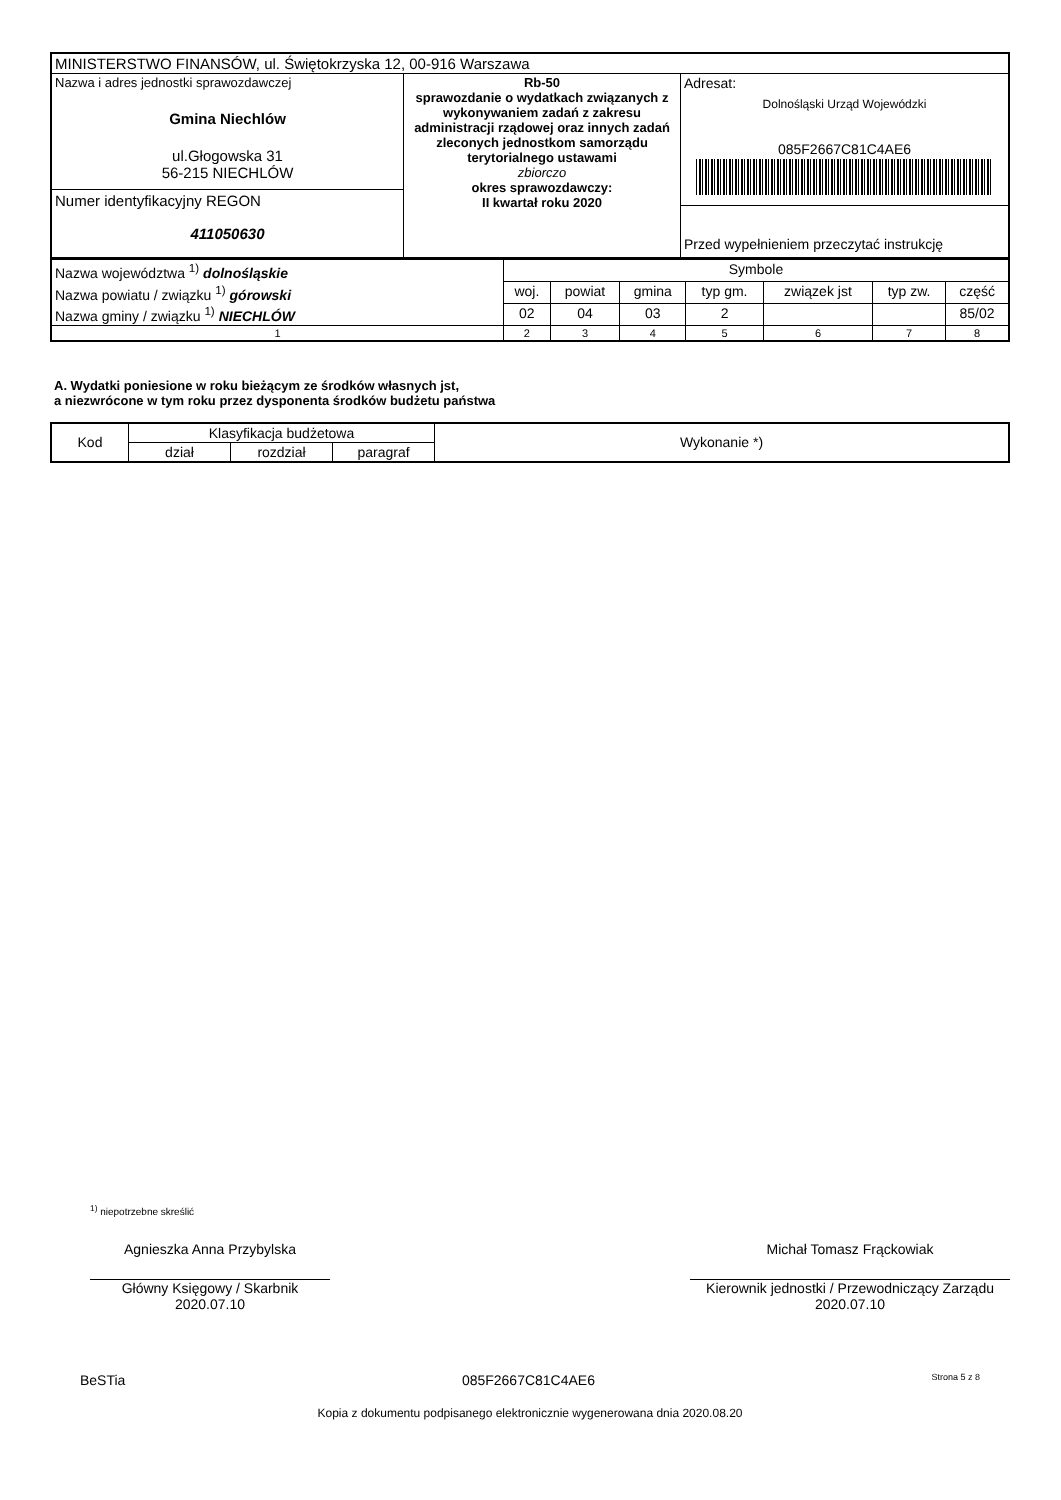| MINISTERSTWO FINANSÓW, ul. Świętokrzyska 12, 00-916 Warszawa | | |
| Nazwa i adres jednostki sprawozdawczej Gmina Niechlów ul.Głogowska 31 56-215 NIECHLÓW Numer identyfikacyjny REGON 411050630 | Rb-50 sprawozdanie o wydatkach związanych z wykonywaniem zadań z zakresu administracji rządowej oraz innych zadań zleconych jednostkom samorządu terytorialnego ustawami zbiorczo okres sprawozdawczy: II kwartał roku 2020 | Adresat: Dolnośląski Urząd Wojewódzki 085F2667C81C4AE6 Przed wypełnieniem przeczytać instrukcję |
| Nazwa województwa <sup>1)</sup> dolnośląskie | Symbole | | | | | | |
| Nazwa powiatu / związku <sup>1)</sup> górowski | woj. | powiat | gmina | typ gm. | związek jst | typ zw. | część |
| Nazwa gminy / związku <sup>1)</sup> NIECHLÓW | 02 | 04 | 03 | 2 | | | 85/02 |
| 1 | 2 | 3 | 4 | 5 | 6 | 7 | 8 |
A. Wydatki poniesione w roku bieżącym ze środków własnych jst,
a niezwrócone w tym roku przez dysponenta środków budżetu państwa
| Kod | Klasyfikacja budżetowa | | | Wykonanie *) |
| --- | --- | --- | --- | --- |
| | dział | rozdział | paragraf | |
<sup>1)</sup> niepotrzebne skreślić
Agnieszka Anna Przybylska
Główny Księgowy / Skarbnik
2020.07.10
Michał Tomasz Frąckowiak
Kierownik jednostki / Przewodniczący Zarządu
2020.07.10
BeSTia 085F2667C81C4AE6 Strona 5 z 8
Kopia z dokumentu podpisanego elektronicznie wygenerowana dnia 2020.08.20